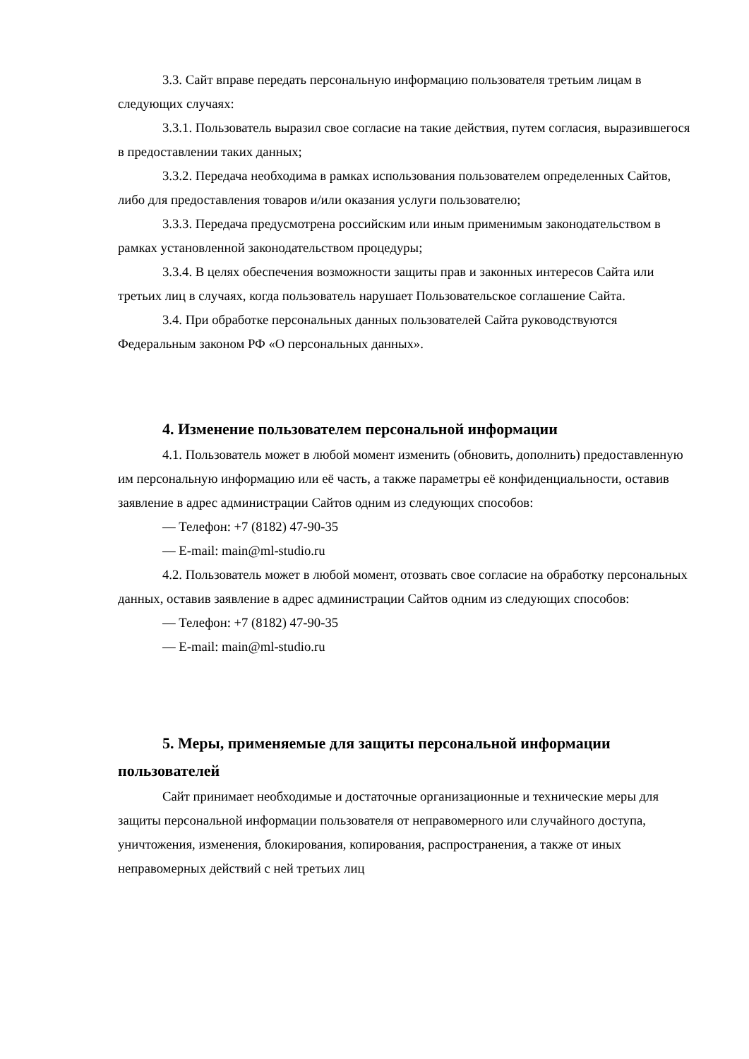3.3. Сайт вправе передать персональную информацию пользователя третьим лицам в следующих случаях:
3.3.1. Пользователь выразил свое согласие на такие действия, путем согласия, выразившегося в предоставлении таких данных;
3.3.2. Передача необходима в рамках использования пользователем определенных Сайтов, либо для предоставления товаров и/или оказания услуги пользователю;
3.3.3. Передача предусмотрена российским или иным применимым законодательством в рамках установленной законодательством процедуры;
3.3.4. В целях обеспечения возможности защиты прав и законных интересов Сайта или третьих лиц в случаях, когда пользователь нарушает Пользовательское соглашение Сайта.
3.4. При обработке персональных данных пользователей Сайта руководствуются Федеральным законом РФ «О персональных данных».
4. Изменение пользователем персональной информации
4.1. Пользователь может в любой момент изменить (обновить, дополнить) предоставленную им персональную информацию или её часть, а также параметры её конфиденциальности, оставив заявление в адрес администрации Сайтов одним из следующих способов:
— Телефон: +7 (8182) 47-90-35
— E-mail: main@ml-studio.ru
4.2. Пользователь может в любой момент, отозвать свое согласие на обработку персональных данных, оставив заявление в адрес администрации Сайтов одним из следующих способов:
— Телефон: +7 (8182) 47-90-35
— E-mail: main@ml-studio.ru
5. Меры, применяемые для защиты персональной информации пользователей
Сайт принимает необходимые и достаточные организационные и технические меры для защиты персональной информации пользователя от неправомерного или случайного доступа, уничтожения, изменения, блокирования, копирования, распространения, а также от иных неправомерных действий с ней третьих лиц